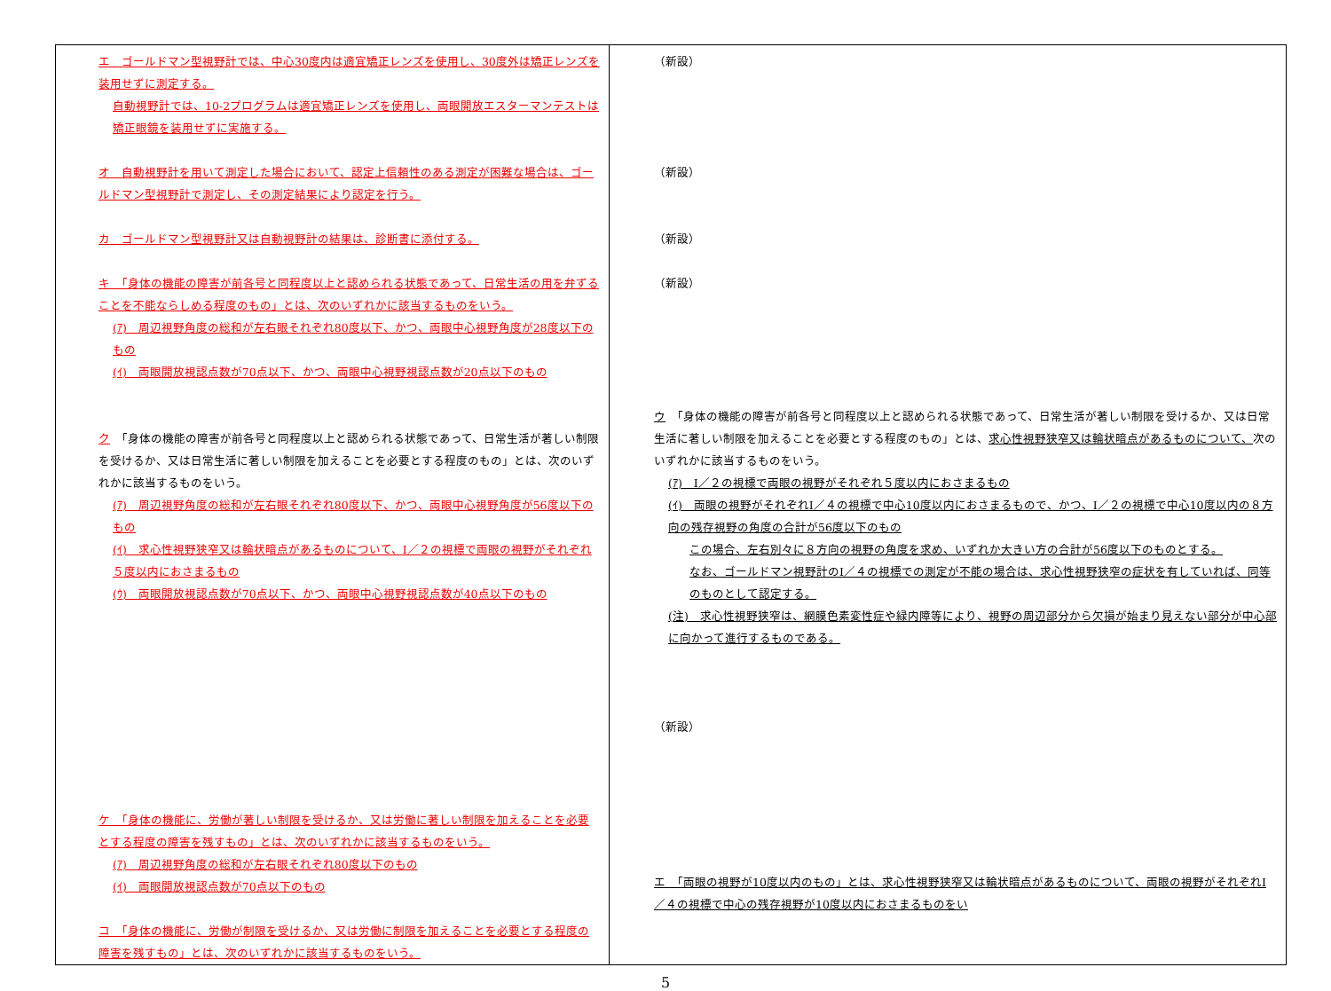| エ ゴールドマン型視野計では、中心30度内は適宜矯正レンズを使用し、30度外は矯正レンズを装用せずに測定する。 自動視野計では、10-2プログラムは適宜矯正レンズを使用し、両眼開放エスターマンテストは矯正眼鏡を装用せずに実施する。 オ 自動視野計を用いて測定した場合において、認定上信頼性のある測定が困難な場合は、ゴールドマン型視野計で測定し、その測定結果により認定を行う。 カ ゴールドマン型視野計又は自動視野計の結果は、診断書に添付する。 キ 「身体の機能の障害が前各号と同程度以上と認められる状態であって、日常生活の用を弁ずることを不能ならしめる程度のもの」とは、次のいずれかに該当するものをいう。 (ｱ) 周辺視野角度の総和が左右眼それぞれ80度以下、かつ、両眼中心視野角度が28度以下のもの (ｲ) 両眼開放視認点数が70点以下、かつ、両眼中心視野視認点数が20点以下のもの ク 「身体の機能の障害が前各号と同程度以上と認められる状態であって、日常生活が著しい制限を受けるか、又は日常生活に著しい制限を加えることを必要とする程度のもの」とは、次のいずれかに該当するものをいう。 (ｱ) 周辺視野角度の総和が左右眼それぞれ80度以下、かつ、両眼中心視野角度が56度以下のもの (ｲ) 求心性視野狭窄又は輪状暗点があるものについて、Ⅰ／２の視標で両眼の視野がそれぞれ５度以内におさまるもの (ｳ) 両眼開放視認点数が70点以下、かつ、両眼中心視野視認点数が40点以下のもの ケ 「身体の機能に、労働が著しい制限を受けるか、又は労働に著しい制限を加えることを必要とする程度の障害を残すもの」とは、次のいずれかに該当するものをいう。 (ｱ) 周辺視野角度の総和が左右眼それぞれ80度以下のもの (ｲ) 両眼開放視認点数が70点以下のもの コ 「身体の機能に、労働が制限を受けるか、又は労働に制限を加えることを必要とする程度の障害を残すもの」とは、次のいずれかに該当するものをいう。 | （新設） （新設） （新設） （新設） ウ 「身体の機能の障害が前各号と同程度以上と認められる状態であって、日常生活が著しい制限を受けるか、又は日常生活に著しい制限を加えることを必要とする程度のもの」とは、 求心性視野狭窄又は輪状暗点があるものについて、 次のいずれかに該当するものをいう。 (ｱ) Ⅰ／２の視標で両眼の視野がそれぞれ５度以内におさまるもの (ｲ) 両眼の視野がそれぞれⅠ／４の視標で中心10度以内におさまるもので、かつ、Ⅰ／２の視標で中心10度以内の８方向の残存視野の角度の合計が56度以下のもの この場合、左右別々に８方向の視野の角度を求め、いずれか大きい方の合計が56度以下のものとする。 なお、ゴールドマン視野計のⅠ／４の視標での測定が不能の場合は、求心性視野狭窄の症状を有していれば、同等のものとして認定する。 (注) 求心性視野狭窄は、網膜色素変性症や緑内障等により、視野の周辺部分から欠損が始まり見えない部分が中心部に向かって進行するものである。 （新設） エ 「両眼の視野が10度以内のもの」とは、求心性視野狭窄又は輪状暗点があるものについて、両眼の視野がそれぞれⅠ／４の視標で中心の残存視野が10度以内におさまるものをい |
5